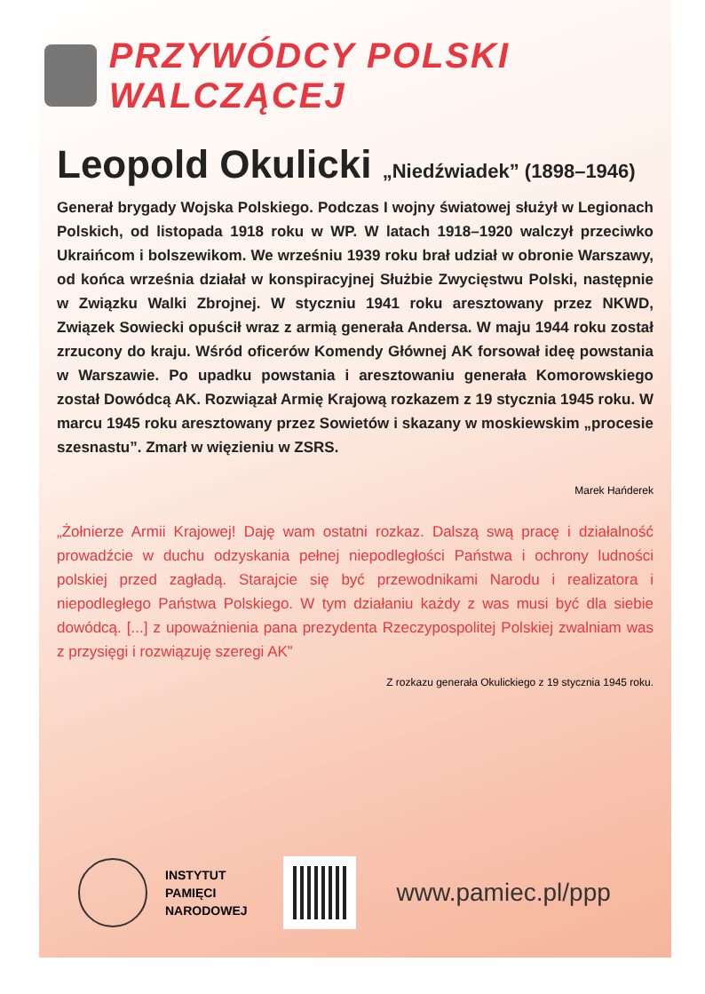PRZYWÓDCY POLSKI WALCZĄCEJ
Leopold Okulicki „Niedźwiadek” (1898–1946)
Generał brygady Wojska Polskiego. Podczas I wojny światowej służył w Legionach Polskich, od listopada 1918 roku w WP. W latach 1918–1920 walczył przeciwko Ukraińcom i bolszewikom. We wrześniu 1939 roku brał udział w obronie Warszawy, od końca września działał w konspiracyjnej Służbie Zwycięstwu Polski, następnie w Związku Walki Zbrojnej. W styczniu 1941 roku aresztowany przez NKWD, Związek Sowiecki opuścił wraz z armią generała Andersa. W maju 1944 roku został zrzucony do kraju. Wśród oficerów Komendy Głównej AK forsował ideę powstania w Warszawie. Po upadku powstania i aresztowaniu generała Komorowskiego został Dowódcą AK. Rozwiązał Armię Krajową rozkazem z 19 stycznia 1945 roku. W marcu 1945 roku aresztowany przez Sowietów i skazany w moskiewskim „procesie szesnastu”. Zmarł w więzieniu w ZSRS.
Marek Hańderek
„Żołnierze Armii Krajowej! Daję wam ostatni rozkaz. Dalszą swą pracę i działalność prowadźcie w duchu odzyskania pełnej niepodległości Państwa i ochrony ludności polskiej przed zagładą. Starajcie się być przewodnikami Narodu i realizatora i niepodległego Państwa Polskiego. W tym działaniu każdy z was musi być dla siebie dowódcą. [...] z upoważnienia pana prezydenta Rzeczypospolitej Polskiej zwalniam was z przysięgi i rozwiązuję szeregi AK”
Z rozkazu generała Okulickiego z 19 stycznia 1945 roku.
INSTYTUT
PAMIĘCI
NARODOWEJ
www.pamiec.pl/ppp